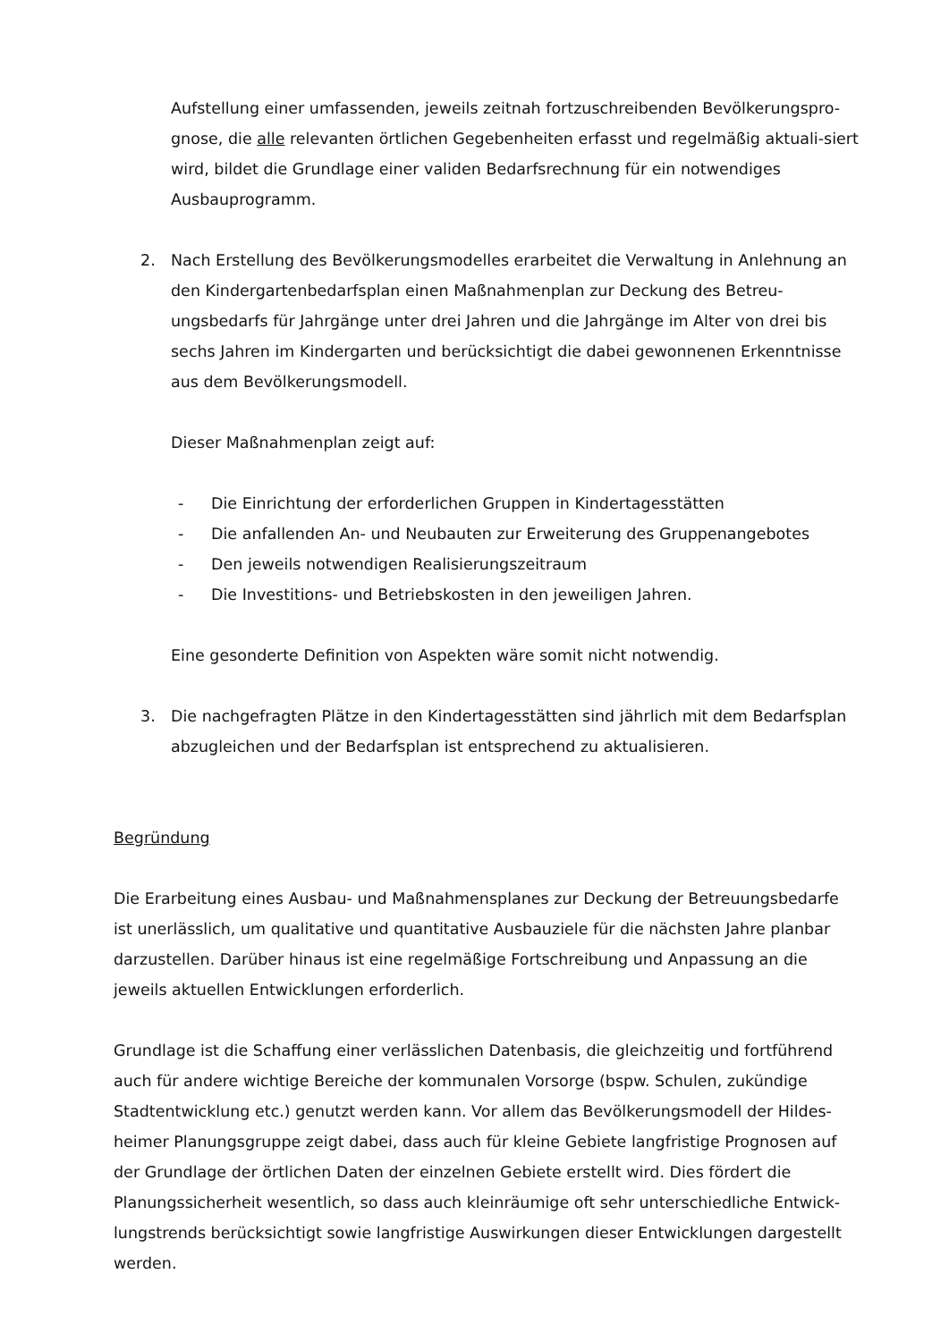Aufstellung einer umfassenden, jeweils zeitnah fortzuschreibenden Bevölkerungspro-gnose, die alle relevanten örtlichen Gegebenheiten erfasst und regelmäßig aktuali-siert wird, bildet die Grundlage einer validen Bedarfsrechnung für ein notwendiges Ausbauprogramm.
2. Nach Erstellung des Bevölkerungsmodelles erarbeitet die Verwaltung in Anlehnung an den Kindergartenbedarfsplan einen Maßnahmenplan zur Deckung des Betreu-ungsbedarfs für Jahrgänge unter drei Jahren und die Jahrgänge im Alter von drei bis sechs Jahren im Kindergarten und berücksichtigt die dabei gewonnenen Erkenntnisse aus dem Bevölkerungsmodell.
Dieser Maßnahmenplan zeigt auf:
- Die Einrichtung der erforderlichen Gruppen in Kindertagesstätten
- Die anfallenden An- und Neubauten zur Erweiterung des Gruppenangebotes
- Den jeweils notwendigen Realisierungszeitraum
- Die Investitions- und Betriebskosten in den jeweiligen Jahren.
Eine gesonderte Definition von Aspekten wäre somit nicht notwendig.
3. Die nachgefragten Plätze in den Kindertagesstätten sind jährlich mit dem Bedarfsplan abzugleichen und der Bedarfsplan ist entsprechend zu aktualisieren.
Begründung
Die Erarbeitung eines Ausbau- und Maßnahmensplanes zur Deckung der Betreuungsbedarfe ist unerlässlich, um qualitative und quantitative Ausbauziele für die nächsten Jahre planbar darzustellen. Darüber hinaus ist eine regelmäßige Fortschreibung und Anpassung an die jeweils aktuellen Entwicklungen erforderlich.
Grundlage ist die Schaffung einer verlässlichen Datenbasis, die gleichzeitig und fortführend auch für andere wichtige Bereiche der kommunalen Vorsorge (bspw. Schulen, zukündige Stadtentwicklung etc.) genutzt werden kann. Vor allem das Bevölkerungsmodell der Hildes-heimer Planungsgruppe zeigt dabei, dass auch für kleine Gebiete langfristige Prognosen auf der Grundlage der örtlichen Daten der einzelnen Gebiete erstellt wird. Dies fördert die Planungssicherheit wesentlich, so dass auch kleinräumige oft sehr unterschiedliche Entwick-lungstrends berücksichtigt sowie langfristige Auswirkungen dieser Entwicklungen dargestellt werden.